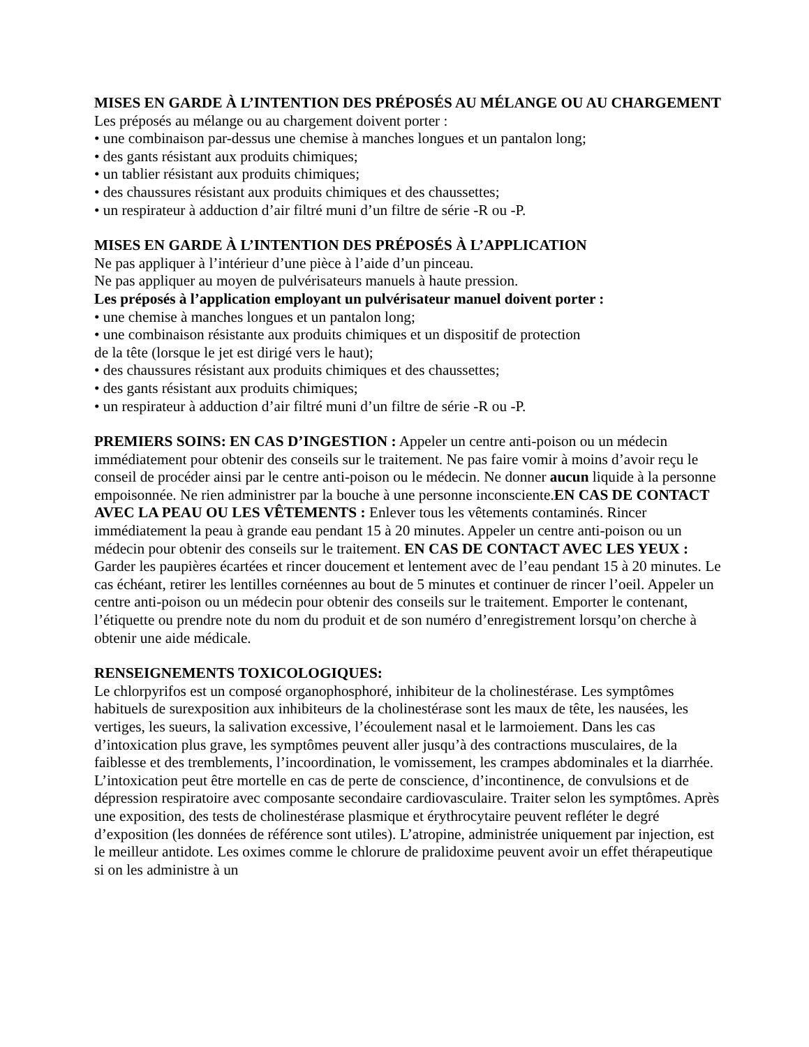MISES EN GARDE À L’INTENTION DES PRÉPOSÉS AU MÉLANGE OU AU CHARGEMENT
Les préposés au mélange ou au chargement doivent porter :
• une combinaison par-dessus une chemise à manches longues et un pantalon long;
• des gants résistant aux produits chimiques;
• un tablier résistant aux produits chimiques;
• des chaussures résistant aux produits chimiques et des chaussettes;
• un respirateur à adduction d’air filtré muni d’un filtre de série -R ou -P.
MISES EN GARDE À L’INTENTION DES PRÉPOSÉS À L’APPLICATION
Ne pas appliquer à l’intérieur d’une pièce à l’aide d’un pinceau.
Ne pas appliquer au moyen de pulvérisateurs manuels à haute pression.
Les préposés à l’application employant un pulvérisateur manuel doivent porter :
• une chemise à manches longues et un pantalon long;
• une combinaison résistante aux produits chimiques et un dispositif de protection
de la tête (lorsque le jet est dirigé vers le haut);
• des chaussures résistant aux produits chimiques et des chaussettes;
• des gants résistant aux produits chimiques;
• un respirateur à adduction d’air filtré muni d’un filtre de série -R ou -P.
PREMIERS SOINS: EN CAS D’INGESTION : Appeler un centre anti-poison ou un médecin immédiatement pour obtenir des conseils sur le traitement. Ne pas faire vomir à moins d’avoir reçu le conseil de procéder ainsi par le centre anti-poison ou le médecin. Ne donner aucun liquide à la personne empoisonnée. Ne rien administrer par la bouche à une personne inconsciente.EN CAS DE CONTACT AVEC LA PEAU OU LES VÊTEMENTS : Enlever tous les vêtements contaminés. Rincer immédiatement la peau à grande eau pendant 15 à 20 minutes. Appeler un centre anti-poison ou un médecin pour obtenir des conseils sur le traitement. EN CAS DE CONTACT AVEC LES YEUX : Garder les paupières écartées et rincer doucement et lentement avec de l’eau pendant 15 à 20 minutes. Le cas échéant, retirer les lentilles cornéennes au bout de 5 minutes et continuer de rincer l’oeil. Appeler un centre anti-poison ou un médecin pour obtenir des conseils sur le traitement. Emporter le contenant, l’étiquette ou prendre note du nom du produit et de son numéro d’enregistrement lorsqu’on cherche à obtenir une aide médicale.
RENSEIGNEMENTS TOXICOLOGIQUES:
Le chlorpyrifos est un composé organophosphoré, inhibiteur de la cholinestérase. Les symptômes habituels de surexposition aux inhibiteurs de la cholinestérase sont les maux de tête, les nausées, les vertiges, les sueurs, la salivation excessive, l’écoulement nasal et le larmoiement. Dans les cas d’intoxication plus grave, les symptômes peuvent aller jusqu’à des contractions musculaires, de la faiblesse et des tremblements, l’incoordination, le vomissement, les crampes abdominales et la diarrhée. L’intoxication peut être mortelle en cas de perte de conscience, d’incontinence, de convulsions et de dépression respiratoire avec composante secondaire cardiovasculaire. Traiter selon les symptômes. Après une exposition, des tests de cholinestérase plasmique et érythrocytaire peuvent refléter le degré d’exposition (les données de référence sont utiles). L’atropine, administrée uniquement par injection, est le meilleur antidote. Les oximes comme le chlorure de pralidoxime peuvent avoir un effet thérapeutique si on les administre à un